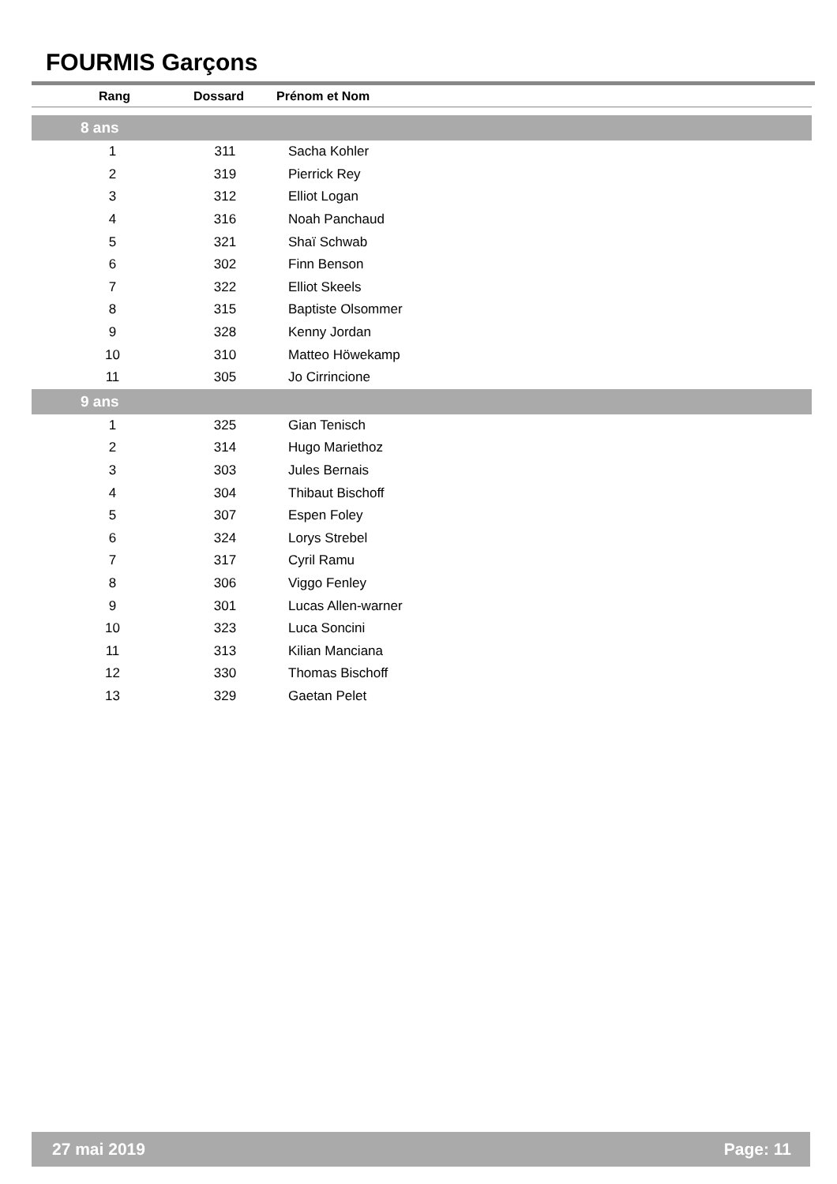FOURMIS Garçons
| Rang | Dossard | Prénom et Nom |
| --- | --- | --- |
| 8 ans | | |
| 1 | 311 | Sacha Kohler |
| 2 | 319 | Pierrick Rey |
| 3 | 312 | Elliot Logan |
| 4 | 316 | Noah Panchaud |
| 5 | 321 | Shaï Schwab |
| 6 | 302 | Finn Benson |
| 7 | 322 | Elliot Skeels |
| 8 | 315 | Baptiste Olsommer |
| 9 | 328 | Kenny Jordan |
| 10 | 310 | Matteo Höwekamp |
| 11 | 305 | Jo Cirrincione |
| 9 ans | | |
| 1 | 325 | Gian Tenisch |
| 2 | 314 | Hugo Mariethoz |
| 3 | 303 | Jules Bernais |
| 4 | 304 | Thibaut Bischoff |
| 5 | 307 | Espen Foley |
| 6 | 324 | Lorys Strebel |
| 7 | 317 | Cyril Ramu |
| 8 | 306 | Viggo Fenley |
| 9 | 301 | Lucas Allen-warner |
| 10 | 323 | Luca Soncini |
| 11 | 313 | Kilian Manciana |
| 12 | 330 | Thomas Bischoff |
| 13 | 329 | Gaetan Pelet |
27 mai 2019 Page: 11